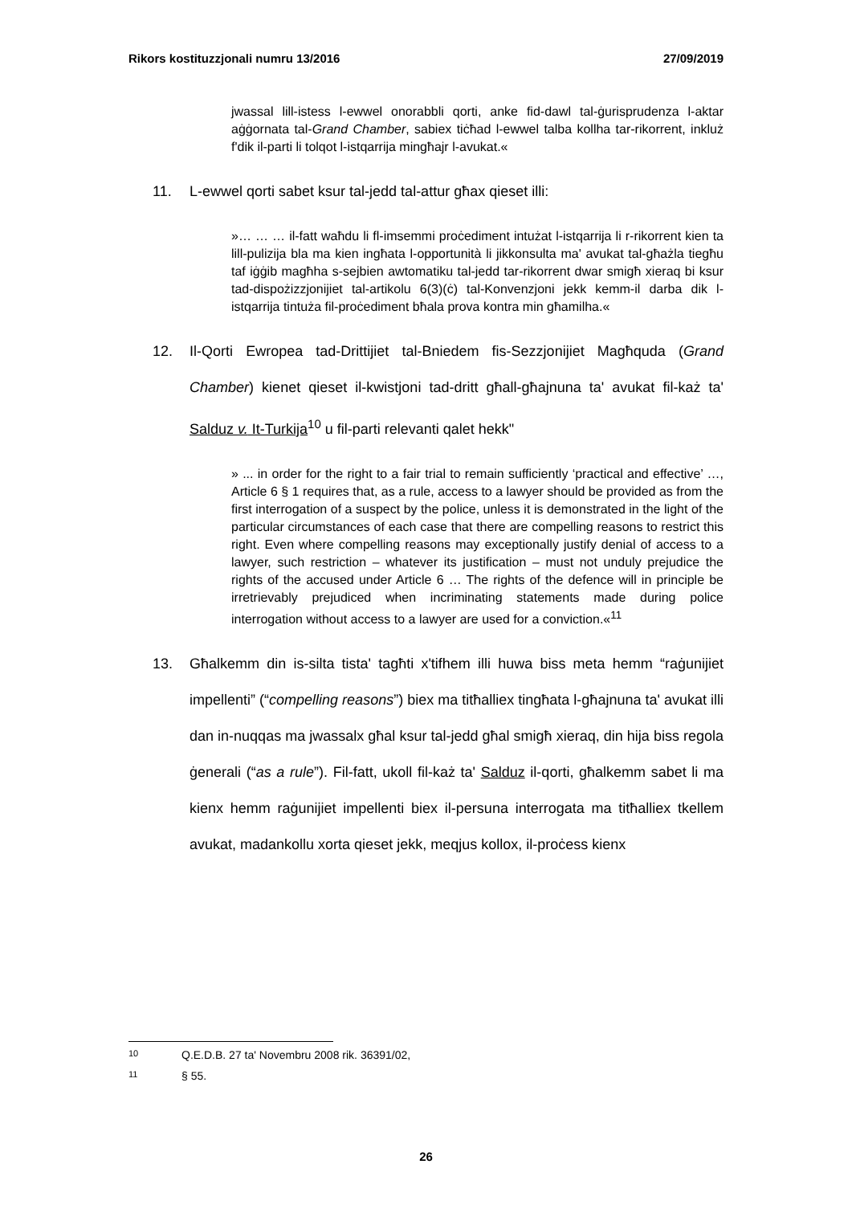Rikors kostituzzjonali numru 13/2016 27/09/2019
jwassal lill-istess l-ewwel onorabbli qorti, anke fid-dawl tal-ġurisprudenza l-aktar aġġornata tal-Grand Chamber, sabiex tiċħad l-ewwel talba kollha tar-rikorrent, inkluż f'dik il-parti li tolqot l-istqarrija mingħajr l-avukat.«
11. L-ewwel qorti sabet ksur tal-jedd tal-attur għax qieset illi:
»… … … il-fatt waħdu li fl-imsemmi proċediment intużat l-istqarrija li r-rikorrent kien ta lill-pulizija bla ma kien ingħata l-opportunità li jikkonsulta ma' avukat tal-għażla tiegħu taf iġġib magħha s-sejbien awtomatiku tal-jedd tar-rikorrent dwar smigħ xieraq bi ksur tad-dispożizzjonijiet tal-artikolu 6(3)(ċ) tal-Konvenzjoni jekk kemm-il darba dik l-istqarrija tintuża fil-proċediment bħala prova kontra min għamilha.«
12. Il-Qorti Ewropea tad-Drittijiet tal-Bniedem fis-Sezzjonijiet Magħquda (Grand Chamber) kienet qieset il-kwistjoni tad-dritt għall-għajnuna ta' avukat fil-każ ta' Salduz v. It-Turkija<sup>10</sup> u fil-parti relevanti qalet hekk"
» ... in order for the right to a fair trial to remain sufficiently ‘practical and effective’ …, Article 6 § 1 requires that, as a rule, access to a lawyer should be provided as from the first interrogation of a suspect by the police, unless it is demonstrated in the light of the particular circumstances of each case that there are compelling reasons to restrict this right. Even where compelling reasons may exceptionally justify denial of access to a lawyer, such restriction – whatever its justification – must not unduly prejudice the rights of the accused under Article 6 … The rights of the defence will in principle be irretrievably prejudiced when incriminating statements made during police interrogation without access to a lawyer are used for a conviction.«<sup>11</sup>
13. Għalkemm din is-silta tista' tagħti x'tifhem illi huwa biss meta hemm “raġunijiet impellenti” (“compelling reasons”) biex ma titħalliex tingħata l-għajnuna ta' avukat illi dan in-nuqqas ma jwassalx għal ksur tal-jedd għal smigħ xieraq, din hija biss regola ġenerali (“as a rule”). Fil-fatt, ukoll fil-każ ta' Salduz il-qorti, għalkemm sabet li ma kienx hemm raġunijiet impellenti biex il-persuna interrogata ma titħalliex tkellem avukat, madankollu xorta qieset jekk, meqjus kollox, il-proċess kienx
10 Q.E.D.B. 27 ta' Novembru 2008 rik. 36391/02,
11 § 55.
26